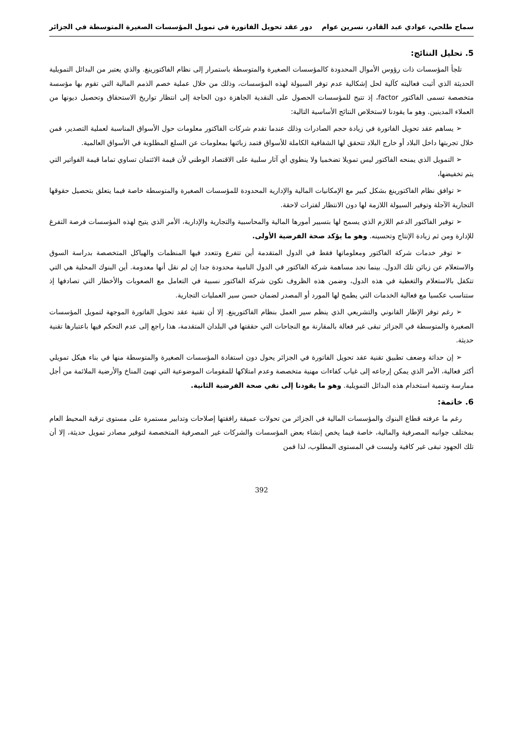سماح طلحي، عوادي عبد القادر، نسرين عوام دور عقد تحويل الفاتورة في تمويل المؤسسات الصغيرة المتوسطة في الجزائر
5. تحليل النتائج:
تلجأ المؤسسات ذات رؤوس الأموال المحدودة كالمؤسسات الصغيرة والمتوسطة باستمرار إلى نظام الفاكتورينغ. والذي يعتبر من البدائل التمويلية الحديثة الذي أثبت فعاليته كآلية لحل إشكالية عدم توفر السيولة لهذه المؤسسات، وذلك من خلال عملية خصم الذمم المالية التي تقوم بها مؤسسة متخصصة تسمى الفاكتور factor، إذ تتيح للمؤسسات الحصول على النقدية الجاهزة دون الحاجة إلى انتظار تواريخ الاستحقاق وتحصيل ديونها من العملاء المدينين. وهو ما يقودنا لاستخلاص النتائج الأساسية التالية:
➢ يساهم عقد تحويل الفاتورة في زيادة حجم الصادرات وذلك عندما تقدم شركات الفاكتور معلومات حول الأسواق المناسبة لعملية التصدير، فمن خلال تجربتها داخل البلاد أو خارج البلاد تتحقق لها الشفافية الكاملة للأسواق فتمد زبائنها بمعلومات عن السلع المطلوبة في الأسواق العالمية.
➢ التمويل الذي يمنحه الفاكتور ليس تمويلا تضخميا ولا ينطوي أي آثار سلبية على الاقتصاد الوطني لأن قيمة الائتمان تساوي تماما قيمة الفواتير التي يتم تخفيضها،
➢ توافق نظام الفاكتورينغ بشكل كبير مع الإمكانيات المالية والإدارية المحدودة للمؤسسات الصغيرة والمتوسطة خاصة فيما يتعلق بتحصيل حقوقها التجارية الآجلة وتوفير السيولة اللازمة لها دون الانتظار لفترات لاحقة.
➢ توفير الفاكتور الدعم اللازم الذي يسمح لها بتسيير أمورها المالية والمحاسبية والتجارية والإدارية، الأمر الذي يتيح لهذه المؤسسات فرصة التفرغ للإدارة ومن ثم زيادة الإنتاج وتحسينه. وهو ما يؤكد صحة الفرضية الأولى.
➢ توفر خدمات شركة الفاكتور ومعلوماتها فقط في الدول المتقدمة أين تتفرع وتتعدد فيها المنظمات والهياكل المتخصصة بدراسة السوق والاستعلام عن زبائن تلك الدول. بينما نجد مساهمة شركة الفاكتور في الدول النامية محدودة جدا إن لم نقل أنها معدومة. أين البنوك المحلية هي التي تتكفل بالاستعلام والتغطية في هذه الدول، وضمن هذه الظروف تكون شركة الفاكتور نسبية في التعامل مع الصعوبات والأخطار التي تصادفها إذ ستناسب عكسيا مع فعالية الخدمات التي يطمح لها المورد أو المصدر لضمان حسن سير العمليات التجارية.
➢ رغم توفر الإطار القانوني والتشريعي الذي ينظم سير العمل بنظام الفاكتورينغ. إلا أن تقنية عقد تحويل الفاتورة الموجهة لتمويل المؤسسات الصغيرة والمتوسطة في الجزائر تبقى غير فعالة بالمقارنة مع النجاحات التي حققتها في البلدان المتقدمة، هذا راجع إلى عدم التحكم فيها باعتبارها تقنية حديثة.
➢ إن حداثة وضعف تطبيق تقنية عقد تحويل الفاتورة في الجزائر يحول دون استفادة المؤسسات الصغيرة والمتوسطة منها في بناء هيكل تمويلي أكثر فعالية، الأمر الذي يمكن إرجاعه إلى غياب كفاءات مهنية متخصصة وعدم امتلاكها للمقومات الموضوعية التي تهيئ المناخ والأرضية الملائمة من أجل ممارسة وتنمية استخدام هذه البدائل التمويلية. وهو ما يقودنا إلى نفي صحة الفرضية الثانية.
6. خاتمة:
رغم ما عرفته قطاع البنوك والمؤسسات المالية في الجزائر من تحولات عميقة رافقتها إصلاحات وتدابير مستمرة على مستوى ترقية المحيط العام بمختلف جوانبه المصرفية والمالية، خاصة فيما يخص إنشاء بعض المؤسسات والشركات غير المصرفية المتخصصة لتوفير مصادر تمويل حديثة، إلا أن تلك الجهود تبقى غير كافية وليست في المستوى المطلوب، لذا فمن
392